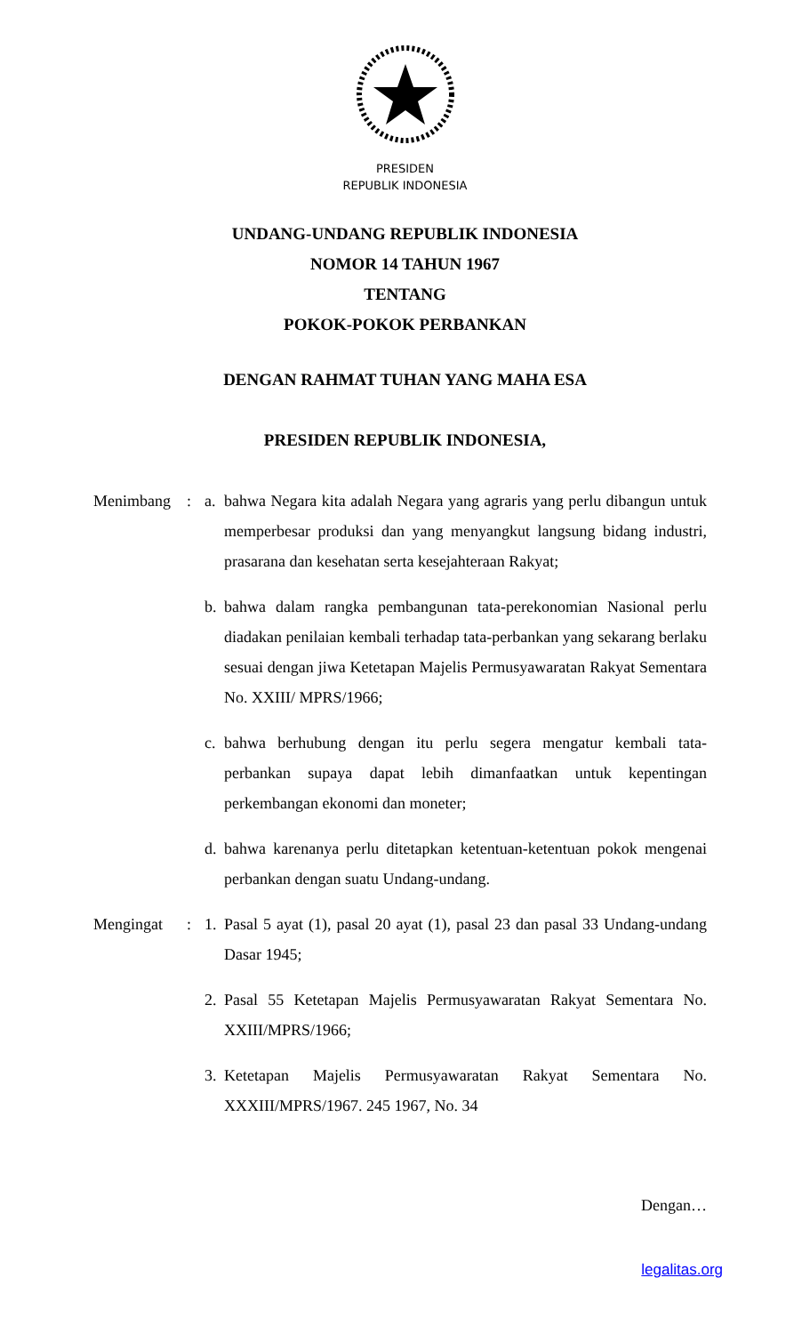PRESIDEN
REPUBLIK INDONESIA
UNDANG-UNDANG REPUBLIK INDONESIA
NOMOR 14 TAHUN 1967
TENTANG
POKOK-POKOK PERBANKAN
DENGAN RAHMAT TUHAN YANG MAHA ESA
PRESIDEN REPUBLIK INDONESIA,
| Menimbang | : | a. | bahwa Negara kita adalah Negara yang agraris yang perlu dibangun untuk memperbesar produksi dan yang menyangkut langsung bidang industri, prasarana dan kesehatan serta kesejahteraan Rakyat; |
| | | b. | bahwa dalam rangka pembangunan tata-perekonomian Nasional perlu diadakan penilaian kembali terhadap tata-perbankan yang sekarang berlaku sesuai dengan jiwa Ketetapan Majelis Permusyawaratan Rakyat Sementara No. XXIII/ MPRS/1966; |
| | | c. | bahwa berhubung dengan itu perlu segera mengatur kembali tata-perbankan supaya dapat lebih dimanfaatkan untuk kepentingan perkembangan ekonomi dan moneter; |
| | | d. | bahwa karenanya perlu ditetapkan ketentuan-ketentuan pokok mengenai perbankan dengan suatu Undang-undang. |
| Mengingat | : | 1. | Pasal 5 ayat (1), pasal 20 ayat (1), pasal 23 dan pasal 33 Undang-undang Dasar 1945; |
| | | 2. | Pasal 55 Ketetapan Majelis Permusyawaratan Rakyat Sementara No. XXIII/MPRS/1966; |
| | | 3. | Ketetapan Majelis Permusyawaratan Rakyat Sementara No. XXXIII/MPRS/1967. 245 1967, No. 34 |
Dengan…
legalitas.org